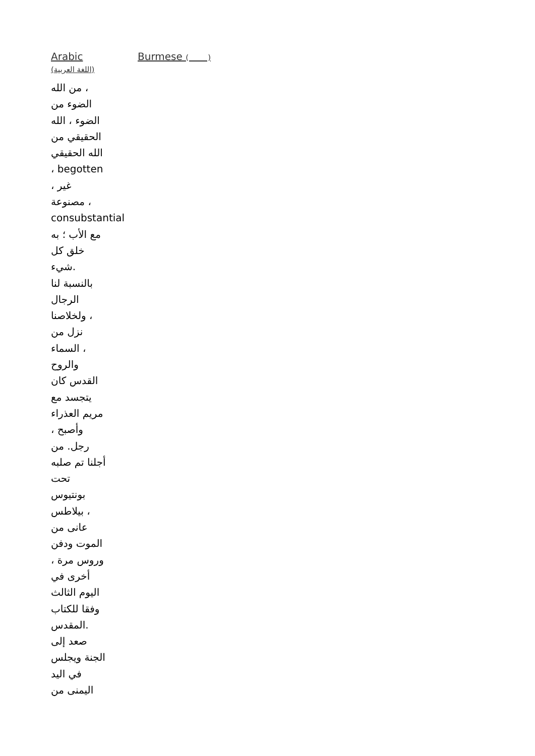| Arabic (اللغة العربية) | Burmese ( ) |
| من الله ، الضوء من الضوء ، الله الحقيقي من الله الحقيقي ، begotten ، غير مصنوعة ، consubstantial مع الأب ؛ به خلق كل شيء. بالنسبة لنا الرجال ولخلاصنا ، نزل من السماء ، والروح القدس كان يتجسد مع مريم العذراء ، وأصبح رجل. من أجلنا تم صلبه تحت بونتيوس بيلاطس ، عانى من الموت ودفن ، وروس مرة أخرى في اليوم الثالث وفقا للكتاب المقدس. صعد إلى الجنة ويجلس في اليد اليمنى من | |